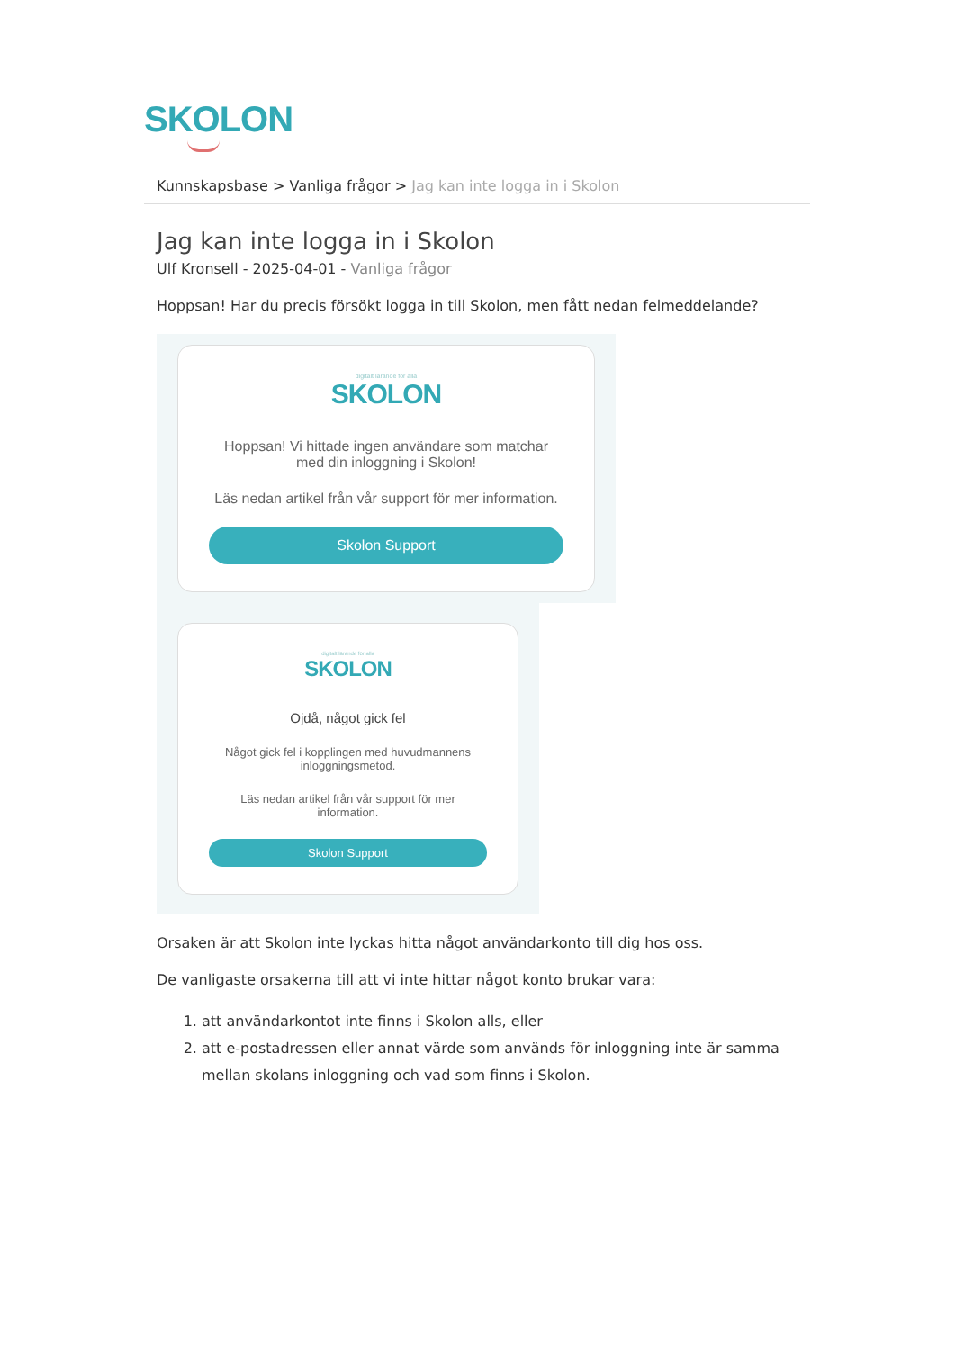SKOLON
Kunnskapsbase > Vanliga frågor > Jag kan inte logga in i Skolon
Jag kan inte logga in i Skolon
Ulf Kronsell - 2025-04-01 - Vanliga frågor
Hoppsan! Har du precis försökt logga in till Skolon, men fått nedan felmeddelande?
digitalt lärande för alla
SKOLON
Hoppsan! Vi hittade ingen användare som matchar med din inloggning i Skolon!
Läs nedan artikel från vår support för mer information.
Skolon Support
digitalt lärande för alla
SKOLON
Ojdå, något gick fel
Något gick fel i kopplingen med huvudmannens inloggningsmetod.
Läs nedan artikel från vår support för mer information.
Skolon Support
Orsaken är att Skolon inte lyckas hitta något användarkonto till dig hos oss.
De vanligaste orsakerna till att vi inte hittar något konto brukar vara:
1. att användarkontot inte finns i Skolon alls, eller
2. att e-postadressen eller annat värde som används för inloggning inte är samma mellan skolans inloggning och vad som finns i Skolon.